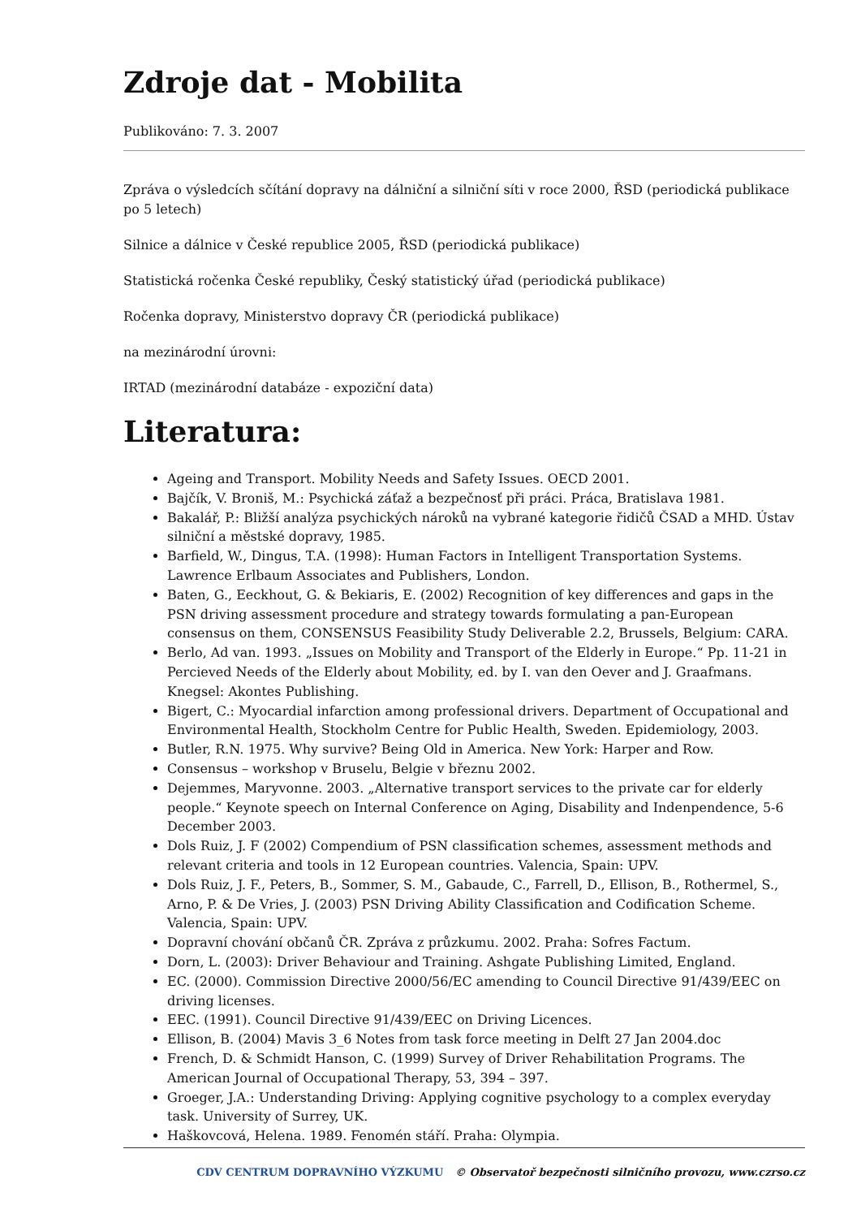Zdroje dat - Mobilita
Publikováno: 7. 3. 2007
Zpráva o výsledcích sčítání dopravy na dálniční a silniční síti v roce 2000, ŘSD (periodická publikace po 5 letech)
Silnice a dálnice v České republice 2005, ŘSD (periodická publikace)
Statistická ročenka České republiky, Český statistický úřad (periodická publikace)
Ročenka dopravy, Ministerstvo dopravy ČR (periodická publikace)
na mezinárodní úrovni:
IRTAD (mezinárodní databáze - expoziční data)
Literatura:
Ageing and Transport. Mobility Needs and Safety Issues. OECD 2001.
Bajčík, V. Broniš, M.: Psychická záťaž a bezpečnosť při práci. Práca, Bratislava 1981.
Bakalář, P.: Bližší analýza psychických nároků na vybrané kategorie řidičů ČSAD a MHD. Ústav silniční a městské dopravy, 1985.
Barfield, W., Dingus, T.A. (1998): Human Factors in Intelligent Transportation Systems. Lawrence Erlbaum Associates and Publishers, London.
Baten, G., Eeckhout, G. & Bekiaris, E. (2002) Recognition of key differences and gaps in the PSN driving assessment procedure and strategy towards formulating a pan-European consensus on them, CONSENSUS Feasibility Study Deliverable 2.2, Brussels, Belgium: CARA.
Berlo, Ad van. 1993. „Issues on Mobility and Transport of the Elderly in Europe.“ Pp. 11-21 in Percieved Needs of the Elderly about Mobility, ed. by I. van den Oever and J. Graafmans. Knegsel: Akontes Publishing.
Bigert, C.: Myocardial infarction among professional drivers. Department of Occupational and Environmental Health, Stockholm Centre for Public Health, Sweden. Epidemiology, 2003.
Butler, R.N. 1975. Why survive? Being Old in America. New York: Harper and Row.
Consensus – workshop v Bruselu, Belgie v březnu 2002.
Dejemmes, Maryvonne. 2003. „Alternative transport services to the private car for elderly people.“ Keynote speech on Internal Conference on Aging, Disability and Indenpendence, 5-6 December 2003.
Dols Ruiz, J. F (2002) Compendium of PSN classification schemes, assessment methods and relevant criteria and tools in 12 European countries. Valencia, Spain: UPV.
Dols Ruiz, J. F., Peters, B., Sommer, S. M., Gabaude, C., Farrell, D., Ellison, B., Rothermel, S., Arno, P. & De Vries, J. (2003) PSN Driving Ability Classification and Codification Scheme. Valencia, Spain: UPV.
Dopravní chování občanů ČR. Zpráva z průzkumu. 2002. Praha: Sofres Factum.
Dorn, L. (2003): Driver Behaviour and Training. Ashgate Publishing Limited, England.
EC. (2000). Commission Directive 2000/56/EC amending to Council Directive 91/439/EEC on driving licenses.
EEC. (1991). Council Directive 91/439/EEC on Driving Licences.
Ellison, B. (2004) Mavis 3_6 Notes from task force meeting in Delft 27 Jan 2004.doc
French, D. & Schmidt Hanson, C. (1999) Survey of Driver Rehabilitation Programs. The American Journal of Occupational Therapy, 53, 394 – 397.
Groeger, J.A.: Understanding Driving: Applying cognitive psychology to a complex everyday task. University of Surrey, UK.
Haškovcová, Helena. 1989. Fenomén stáří. Praha: Olympia.
CDV CENTRUM DOPRAVNÍHO VÝZKUMU © Observatoř bezpečnosti silničního provozu, www.czrso.cz